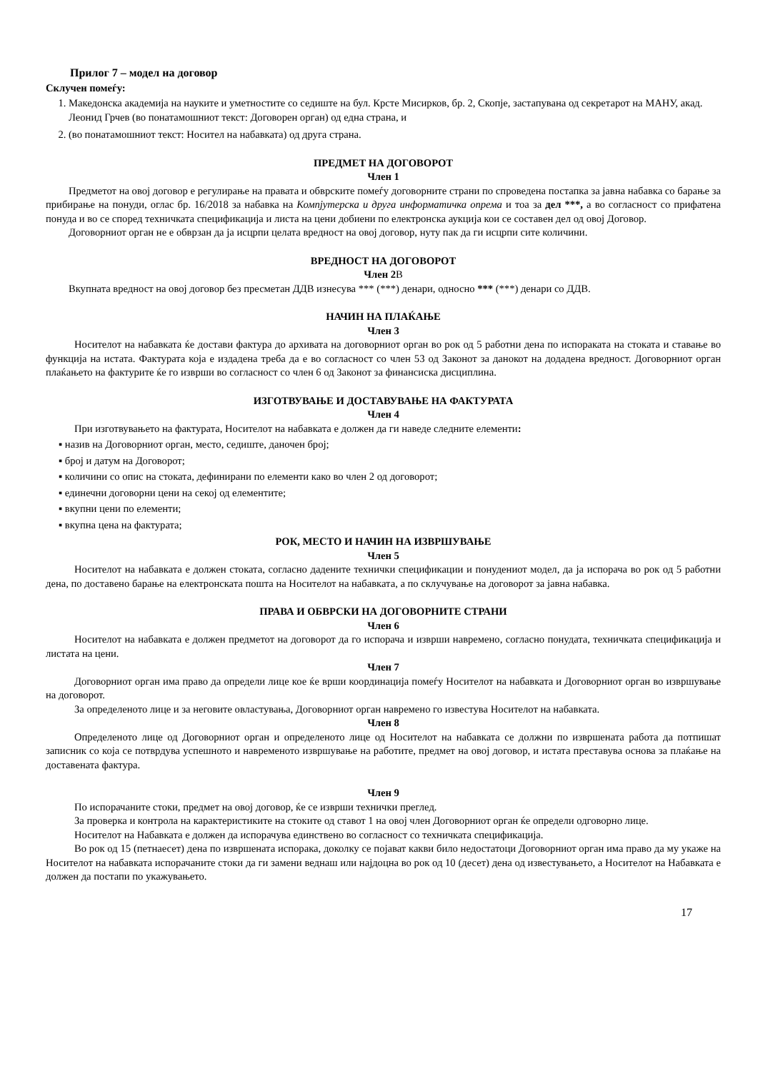Прилог 7 – модел на договор
Склучен помеѓу:
1. Македонска академија на науките и уметностите со седиште на бул. Крсте Мисирков, бр. 2, Скопје, застапувана од секретарот на МАНУ, акад. Леонид Грчев (во понатамошниот текст: Договорен орган) од една страна, и
2. (во понатамошниот текст: Носител на набавката) од друга страна.
ПРЕДМЕТ НА ДОГОВОРОТ
Член 1
Предметот на овој договор е регулирање на правата и обврските помеѓу договорните страни по спроведена постапка за јавна набавка со барање за прибирање на понуди, оглас бр. 16/2018 за набавка на Компјутерска и друга информатичка опрема и тоа за дел ***, а во согласност со прифатена понуда и во се според техничката спецификација и листа на цени добиени по електронска аукција кои се составен дел од овој Договор.
Договорниот орган не е обврзан да ја исцрпи целата вредност на овој договор, нуту пак да ги исцрпи сите количини.
ВРЕДНОСТ НА ДОГОВОРОТ
Член 2В
Вкупната вредност на овој договор без пресметан ДДВ изнесува *** (***) денари, односно *** (***) денари со ДДВ.
НАЧИН НА ПЛАЌАЊЕ
Член 3
Носителот на набавката ќе достави фактура до архивата на договорниот орган во рок од 5 работни дена по испораката на стоката и ставање во функција на истата. Фактурата која е издадена треба да е во согласност со член 53 од Законот за данокот на додадена вредност. Договорниот орган плаќањето на фактурите ќе го изврши во согласност со член 6 од Законот за финансиска дисциплина.
ИЗГОТВУВАЊЕ И ДОСТАВУВАЊЕ НА ФАКТУРАТА
Член 4
При изготвувањето на фактурата, Носителот на набавката е должен да ги наведе следните елементи:
▪ назив на Договорниот орган, место, седиште, даночен број;
▪ број и датум на Договорот;
▪ количини со опис на стоката, дефинирани по елементи како во член 2 од договорот;
▪ единечни договорни цени на секој од елементите;
▪ вкупни цени по елементи;
▪ вкупна цена на фактурата;
РОК, МЕСТО И НАЧИН НА ИЗВРШУВАЊЕ
Член 5
Носителот на набавката е должен стоката, согласно дадените технички спецификации и понудениот модел, да ја испорача во рок од 5 работни дена, по доставено барање на електронската пошта на Носителот на набавката, а по склучување на договорот за јавна набавка.
ПРАВА И ОБВРСКИ НА ДОГОВОРНИТЕ СТРАНИ
Член 6
Носителот на набавката е должен предметот на договорот да го испорача и изврши навремено, согласно понудата, техничката спецификација и листата на цени.
Член 7
Договорниот орган има право да определи лице кое ќе врши координација помеѓу Носителот на набавката и Договорниот орган во извршување на договорот.
За определеното лице и за неговите овластувања, Договорниот орган навремено го известува Носителот на набавката.
Член 8
Определеното лице од Договорниот орган и определеното лице од Носителот на набавката се должни по извршената работа да потпишат записник со која се потврдува успешното и навременото извршување на работите, предмет на овој договор, и истата преставува основа за плаќање на доставената фактура.
Член 9
По испорачаните стоки, предмет на овој договор, ќе се изврши технички преглед.
За проверка и контрола на карактеристиките на стоките од ставот 1 на овој член Договорниот орган ќе определи одговорно лице.
Носителот на Набавката е должен да испорачува единствено во согласност со техничката спецификација.
Во рок од 15 (петнаесет) дена по извршената испорака, доколку се појават какви било недостатоци Договорниот орган има право да му укаже на Носителот на набавката испорачаните стоки да ги замени веднаш или најдоцна во рок од 10 (десет) дена од известувањето, а Носителот на Набавката е должен да постапи по укажувањето.
17